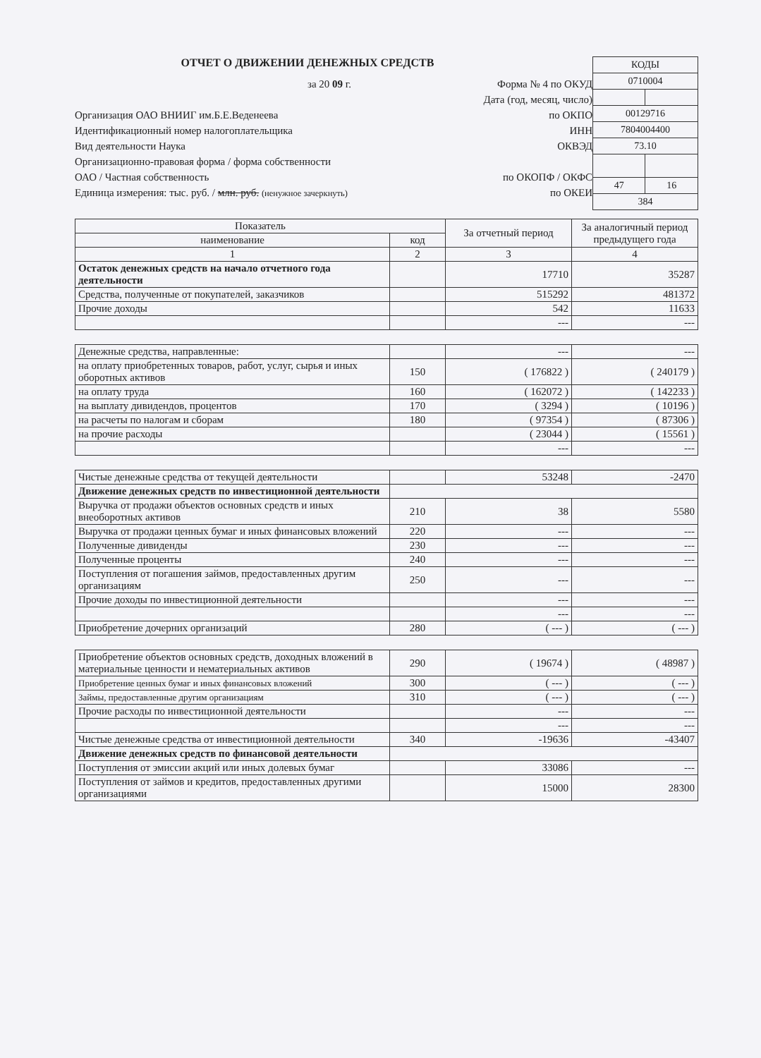ОТЧЕТ О ДВИЖЕНИИ ДЕНЕЖНЫХ СРЕДСТВ
за 20 09 г. Форма № 4 по ОКУД
Дата (год, месяц, число)
Организация ОАО ВНИИГ им.Б.Е.Веденеева по ОКПО
Идентификационный номер налогоплательщика ИНН
Вид деятельности Наука ОКВЭД
Организационно-правовая форма / форма собственности
ОАО / Частная собственность по ОКОПФ / ОКФС
Единица измерения: тыс. руб. / млн. руб. (ненужное зачеркнуть) по ОКЕИ
| КОДЫ | |
| 0710004 | |
| 00129716 | |
| 7804004400 | |
| 73.10 | |
| 47 | 16 |
| 384 | |
| Показатель | | За отчетный период | За аналогичный период предыдущего года |
| --- | --- | --- | --- |
| наименование | код | | |
| 1 | 2 | 3 | 4 |
| Остаток денежных средств на начало отчетного года деятельности | | 17710 | 35287 |
| Средства, полученные от покупателей, заказчиков | | 515292 | 481372 |
| Прочие доходы | | 542 | 11633 |
| | | --- | --- |
| Денежные средства, направленные: | | --- | --- |
| на оплату приобретенных товаров, работ, услуг, сырья и иных оборотных активов | 150 | ( 176822 ) | ( 240179 ) |
| на оплату труда | 160 | ( 162072 ) | ( 142233 ) |
| на выплату дивидендов, процентов | 170 | ( 3294 ) | ( 10196 ) |
| на расчеты по налогам и сборам | 180 | ( 97354 ) | ( 87306 ) |
| на прочие расходы | | ( 23044 ) | ( 15561 ) |
| | | --- | --- |
| Чистые денежные средства от текущей деятельности | | 53248 | -2470 |
| Движение денежных средств по инвестиционной деятельности | | | |
| Выручка от продажи объектов основных средств и иных внеоборотных активов | 210 | 38 | 5580 |
| Выручка от продажи ценных бумаг и иных финансовых вложений | 220 | --- | --- |
| Полученные дивиденды | 230 | --- | --- |
| Полученные проценты | 240 | --- | --- |
| Поступления от погашения займов, предоставленных другим организациям | 250 | --- | --- |
| Прочие доходы по инвестиционной деятельности | | --- | --- |
| | | --- | --- |
| Приобретение дочерних организаций | 280 | ( --- ) | ( --- ) |
| Приобретение объектов основных средств, доходных вложений в материальные ценности и нематериальных активов | 290 | ( 19674 ) | ( 48987 ) |
| Приобретение ценных бумаг и иных финансовых вложений | 300 | ( --- ) | ( --- ) |
| Займы, предоставленные другим организациям | 310 | ( --- ) | ( --- ) |
| Прочие расходы по инвестиционной деятельности | | --- | --- |
| | | --- | --- |
| Чистые денежные средства от инвестиционной деятельности | 340 | -19636 | -43407 |
| Движение денежных средств по финансовой деятельности | | | |
| Поступления от эмиссии акций или иных долевых бумаг | | 33086 | --- |
| Поступления от займов и кредитов, предоставленных другими организациями | | 15000 | 28300 |